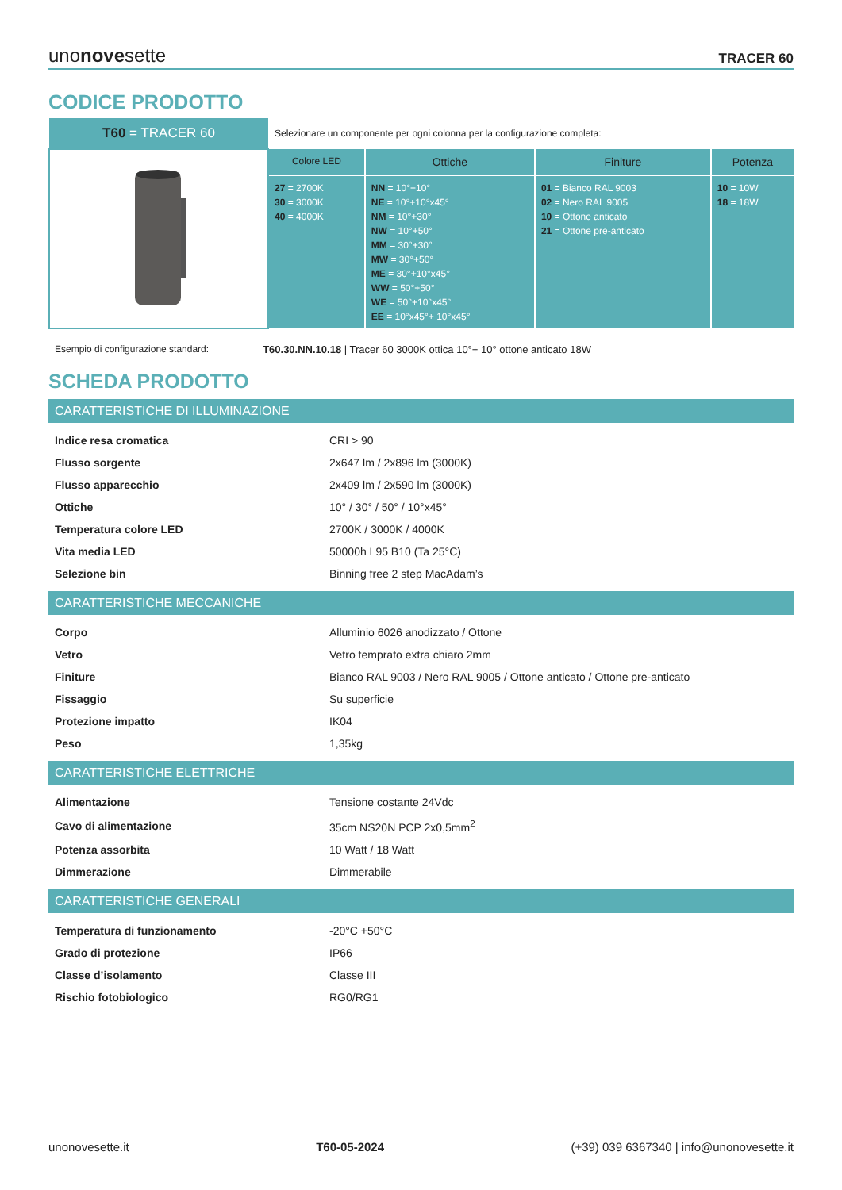unonovesette TRACER 60
CODICE PRODOTTO
| T60 = TRACER 60 | Selezionare un componente per ogni colonna per la configurazione completa: | | | |
| | Colore LED | Ottiche | Finiture | Potenza |
| | 27 = 2700K 30 = 3000K 40 = 4000K | NN = 10°+10° NE = 10°+10°x45° NM = 10°+30° NW = 10°+50° MM = 30°+30° MW = 30°+50° ME = 30°+10°x45° WW = 50°+50° WE = 50°+10°x45° EE = 10°x45°+ 10°x45° | 01 = Bianco RAL 9003 02 = Nero RAL 9005 10 = Ottone anticato 21 = Ottone pre-anticato | 10 = 10W 18 = 18W |
Esempio di configurazione standard: T60.30.NN.10.18 | Tracer 60 3000K ottica 10°+ 10° ottone anticato 18W
SCHEDA PRODOTTO
CARATTERISTICHE DI ILLUMINAZIONE
| Indice resa cromatica | CRI > 90 |
| Flusso sorgente | 2x647 lm / 2x896 lm (3000K) |
| Flusso apparecchio | 2x409 lm / 2x590 lm (3000K) |
| Ottiche | 10° / 30° / 50° / 10°x45° |
| Temperatura colore LED | 2700K / 3000K / 4000K |
| Vita media LED | 50000h L95 B10 (Ta 25°C) |
| Selezione bin | Binning free 2 step MacAdam’s |
CARATTERISTICHE MECCANICHE
| Corpo | Alluminio 6026 anodizzato / Ottone |
| Vetro | Vetro temprato extra chiaro 2mm |
| Finiture | Bianco RAL 9003 / Nero RAL 9005 / Ottone anticato / Ottone pre-anticato |
| Fissaggio | Su superficie |
| Protezione impatto | IK04 |
| Peso | 1,35kg |
CARATTERISTICHE ELETTRICHE
| Alimentazione | Tensione costante 24Vdc |
| Cavo di alimentazione | 35cm NS20N PCP 2x0,5mm<sup>2</sup> |
| Potenza assorbita | 10 Watt / 18 Watt |
| Dimmerazione | Dimmerabile |
CARATTERISTICHE GENERALI
| Temperatura di funzionamento | -20°C +50°C |
| Grado di protezione | IP66 |
| Classe d’isolamento | Classe III |
| Rischio fotobiologico | RG0/RG1 |
unonovesette.it T60-05-2024 (+39) 039 6367340 | info@unonovesette.it